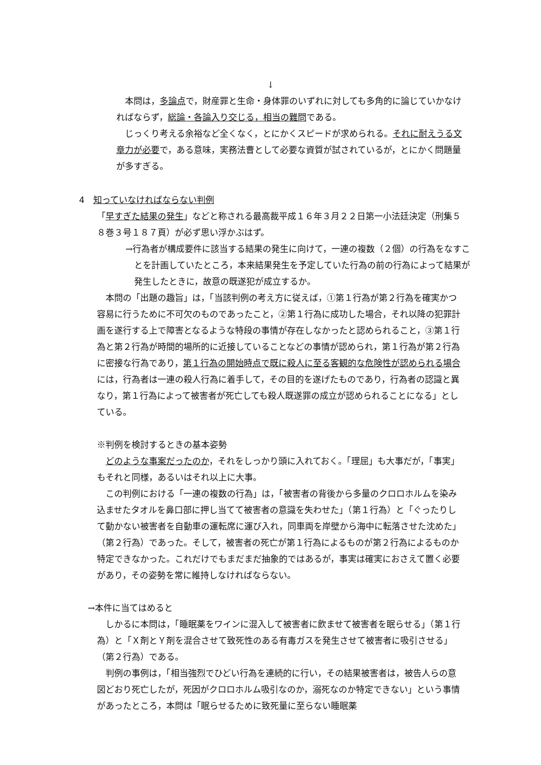↓
本問は，多論点で，財産罪と生命・身体罪のいずれに対しても多角的に論じていかなければならず，総論・各論入り交じる，相当の難問である。
じっくり考える余裕など全くなく，とにかくスピードが求められる。それに耐えうる文章力が必要で，ある意味，実務法曹として必要な資質が試されているが，とにかく問題量が多すぎる。
4　知っていなければならない判例
「早すぎた結果の発生」などと称される最高裁平成１６年３月２２日第一小法廷決定（刑集５８巻３号１８７頁）が必ず思い浮かぶはず。
→行為者が構成要件に該当する結果の発生に向けて，一連の複数（２個）の行為をなすことを計画していたところ，本来結果発生を予定していた行為の前の行為によって結果が発生したときに，故意の既遂犯が成立するか。
本問の「出題の趣旨」は，「当該判例の考え方に従えば，①第１行為が第２行為を確実かつ容易に行うために不可欠のものであったこと，②第１行為に成功した場合，それ以降の犯罪計画を遂行する上で障害となるような特段の事情が存在しなかったと認められること，③第１行為と第２行為が時間的場所的に近接していることなどの事情が認められ，第１行為が第２行為に密接な行為であり，第１行為の開始時点で既に殺人に至る客観的な危険性が認められる場合には，行為者は一連の殺人行為に着手して，その目的を遂げたものであり，行為者の認識と異なり，第１行為によって被害者が死亡しても殺人既遂罪の成立が認められることになる」としている。
※判例を検討するときの基本姿勢
どのような事案だったのか，それをしっかり頭に入れておく。「理屈」も大事だが，「事実」もそれと同様，あるいはそれ以上に大事。
この判例における「一連の複数の行為」は，「被害者の背後から多量のクロロホルムを染み込ませたタオルを鼻口部に押し当てて被害者の意識を失わせた」（第１行為）と「ぐったりして動かない被害者を自動車の運転席に運び入れ，同車両を岸壁から海中に転落させた沈めた」（第２行為）であった。そして，被害者の死亡が第１行為によるものが第２行為によるものか特定できなかった。これだけでもまだまだ抽象的ではあるが，事実は確実におさえて置く必要があり，その姿勢を常に維持しなければならない。
→本件に当てはめると
しかるに本問は，「睡眠薬をワインに混入して被害者に飲ませて被害者を眠らせる」（第１行為）と「Ｘ剤とＹ剤を混合させて致死性のある有毒ガスを発生させて被害者に吸引させる」（第２行為）である。
判例の事例は，「相当強烈でひどい行為を連続的に行い，その結果被害者は，被告人らの意図どおり死亡したが，死因がクロロホルム吸引なのか，溺死なのか特定できない」という事情があったところ，本問は「眠らせるために致死量に至らない睡眠薬